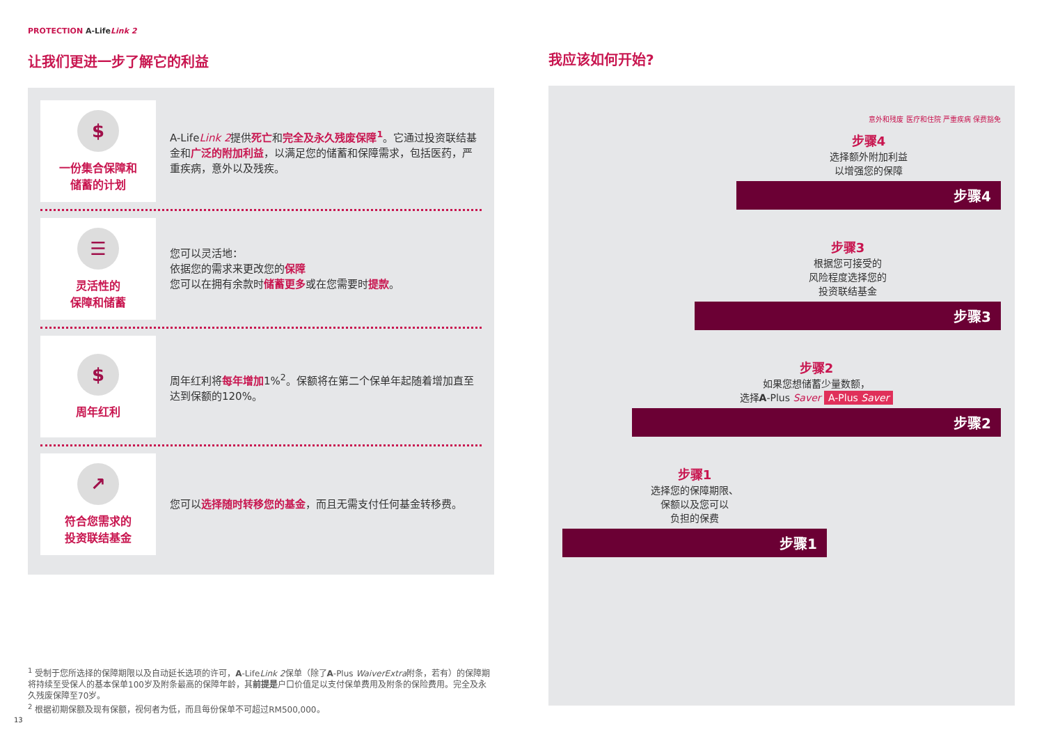PROTECTION A-Life Link 2
让我们更进一步了解它的利益
$
一份集合保障和
储蓄的计划
A-LifeLink 2提供死亡和完全及永久残废保障<sup>1</sup>。它通过投资联结基金和广泛的附加利益，以满足您的储蓄和保障需求，包括医药，严重疾病，意外以及残疾。
☰
灵活性的
保障和储蓄
您可以灵活地：
依据您的需求来更改您的保障
您可以在拥有余款时储蓄更多或在您需要时提款。
$
周年红利
周年红利将每年增加1%<sup>2</sup>。保额将在第二个保单年起随着增加直至达到保额的120%。
↗
符合您需求的
投资联结基金
您可以选择随时转移您的基金，而且无需支付任何基金转移费。
<sup>1</sup> 受制于您所选择的保障期限以及自动延长选项的许可，A-LifeLink 2保单（除了A-Plus WaiverExtra附条，若有）的保障期将持续至受保人的基本保单100岁及附条最高的保障年龄，其前提是户口价值足以支付保单费用及附条的保险费用。完全及永久残废保障至70岁。
<sup>2</sup> 根据初期保额及现有保额，视何者为低，而且每份保单不可超过RM500,000。
13
我应该如何开始?
意外和残废 医疗和住院 严重疾病 保费豁免
步骤4
选择额外附加利益
以增强您的保障
步骤4
步骤3
根据您可接受的
风险程度选择您的
投资联结基金
步骤3
步骤2
如果您想储蓄少量数额，
选择A-Plus Saver A-Plus Saver
步骤2
步骤1
选择您的保障期限、
保额以及您可以
负担的保费
步骤1